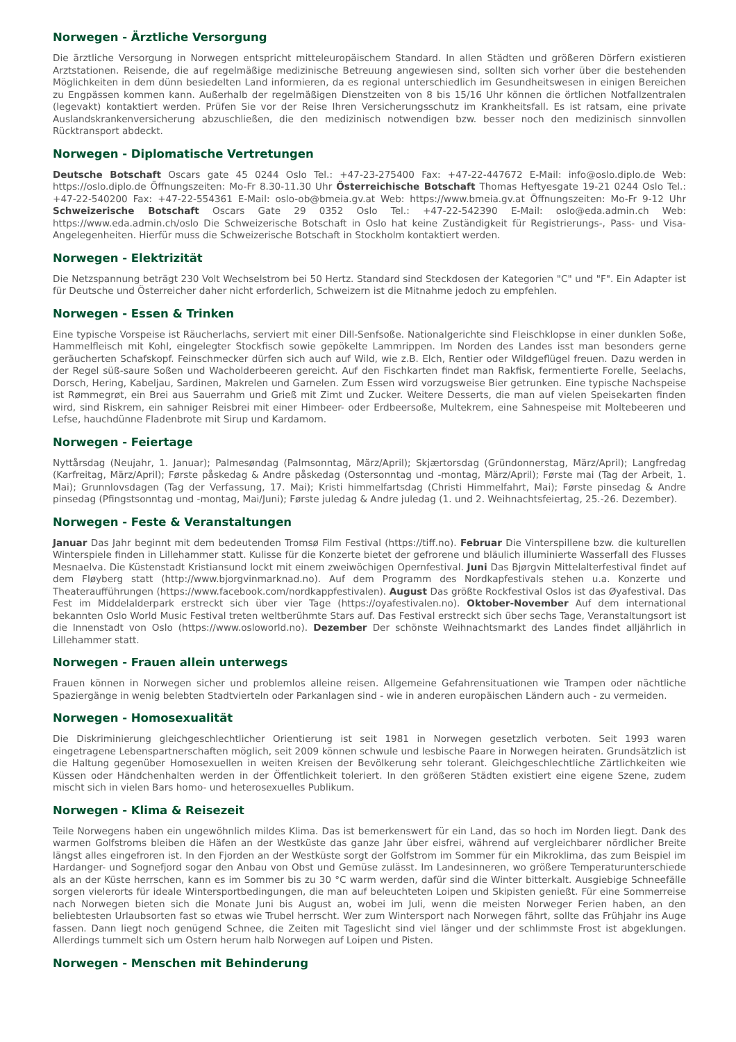Norwegen - Ärztliche Versorgung
Die ärztliche Versorgung in Norwegen entspricht mitteleuropäischem Standard. In allen Städten und größeren Dörfern existieren Arztstationen. Reisende, die auf regelmäßige medizinische Betreuung angewiesen sind, sollten sich vorher über die bestehenden Möglichkeiten in dem dünn besiedelten Land informieren, da es regional unterschiedlich im Gesundheitswesen in einigen Bereichen zu Engpässen kommen kann. Außerhalb der regelmäßigen Dienstzeiten von 8 bis 15/16 Uhr können die örtlichen Notfallzentralen (legevakt) kontaktiert werden. Prüfen Sie vor der Reise Ihren Versicherungsschutz im Krankheitsfall. Es ist ratsam, eine private Auslandskrankenversicherung abzuschließen, die den medizinisch notwendigen bzw. besser noch den medizinisch sinnvollen Rücktransport abdeckt.
Norwegen - Diplomatische Vertretungen
Deutsche Botschaft Oscars gate 45 0244 Oslo Tel.: +47-23-275400 Fax: +47-22-447672 E-Mail: info@oslo.diplo.de Web: https://oslo.diplo.de Öffnungszeiten: Mo-Fr 8.30-11.30 Uhr Österreichische Botschaft Thomas Heftyesgate 19-21 0244 Oslo Tel.: +47-22-540200 Fax: +47-22-554361 E-Mail: oslo-ob@bmeia.gv.at Web: https://www.bmeia.gv.at Öffnungszeiten: Mo-Fr 9-12 Uhr Schweizerische Botschaft Oscars Gate 29 0352 Oslo Tel.: +47-22-542390 E-Mail: oslo@eda.admin.ch Web: https://www.eda.admin.ch/oslo Die Schweizerische Botschaft in Oslo hat keine Zuständigkeit für Registrierungs-, Pass- und Visa-Angelegenheiten. Hierfür muss die Schweizerische Botschaft in Stockholm kontaktiert werden.
Norwegen - Elektrizität
Die Netzspannung beträgt 230 Volt Wechselstrom bei 50 Hertz. Standard sind Steckdosen der Kategorien "C" und "F". Ein Adapter ist für Deutsche und Österreicher daher nicht erforderlich, Schweizern ist die Mitnahme jedoch zu empfehlen.
Norwegen - Essen & Trinken
Eine typische Vorspeise ist Räucherlachs, serviert mit einer Dill-Senfsoße. Nationalgerichte sind Fleischklopse in einer dunklen Soße, Hammelfleisch mit Kohl, eingelegter Stockfisch sowie gepökelte Lammrippen. Im Norden des Landes isst man besonders gerne geräucherten Schafskopf. Feinschmecker dürfen sich auch auf Wild, wie z.B. Elch, Rentier oder Wildgeflügel freuen. Dazu werden in der Regel süß-saure Soßen und Wacholderbeeren gereicht. Auf den Fischkarten findet man Rakfisk, fermentierte Forelle, Seelachs, Dorsch, Hering, Kabeljau, Sardinen, Makrelen und Garnelen. Zum Essen wird vorzugsweise Bier getrunken. Eine typische Nachspeise ist Rømmegrøt, ein Brei aus Sauerrahm und Grieß mit Zimt und Zucker. Weitere Desserts, die man auf vielen Speisekarten finden wird, sind Riskrem, ein sahniger Reisbrei mit einer Himbeer- oder Erdbeersoße, Multekrem, eine Sahnespeise mit Moltebeeren und Lefse, hauchdünne Fladenbrote mit Sirup und Kardamom.
Norwegen - Feiertage
Nyttårsdag (Neujahr, 1. Januar); Palmesøndag (Palmsonntag, März/April); Skjærtorsdag (Gründonnerstag, März/April); Langfredag (Karfreitag, März/April); Første påskedag & Andre påskedag (Ostersonntag und -montag, März/April); Første mai (Tag der Arbeit, 1. Mai); Grunnlovsdagen (Tag der Verfassung, 17. Mai); Kristi himmelfartsdag (Christi Himmelfahrt, Mai); Første pinsedag & Andre pinsedag (Pfingstsonntag und -montag, Mai/Juni); Første juledag & Andre juledag (1. und 2. Weihnachtsfeiertag, 25.-26. Dezember).
Norwegen - Feste & Veranstaltungen
Januar Das Jahr beginnt mit dem bedeutenden Tromsø Film Festival (https://tiff.no). Februar Die Vinterspillene bzw. die kulturellen Winterspiele finden in Lillehammer statt. Kulisse für die Konzerte bietet der gefrorene und bläulich illuminierte Wasserfall des Flusses Mesnaelva. Die Küstenstadt Kristiansund lockt mit einem zweiwöchigen Opernfestival. Juni Das Bjørgvin Mittelalterfestival findet auf dem Fløyberg statt (http://www.bjorgvinmarknad.no). Auf dem Programm des Nordkapfestivals stehen u.a. Konzerte und Theateraufführungen (https://www.facebook.com/nordkappfestivalen). August Das größte Rockfestival Oslos ist das Øyafestival. Das Fest im Middelalderpark erstreckt sich über vier Tage (https://oyafestivalen.no). Oktober-November Auf dem international bekannten Oslo World Music Festival treten weltberühmte Stars auf. Das Festival erstreckt sich über sechs Tage, Veranstaltungsort ist die Innenstadt von Oslo (https://www.osloworld.no). Dezember Der schönste Weihnachtsmarkt des Landes findet alljährlich in Lillehammer statt.
Norwegen - Frauen allein unterwegs
Frauen können in Norwegen sicher und problemlos alleine reisen. Allgemeine Gefahrensituationen wie Trampen oder nächtliche Spaziergänge in wenig belebten Stadtvierteln oder Parkanlagen sind - wie in anderen europäischen Ländern auch - zu vermeiden.
Norwegen - Homosexualität
Die Diskriminierung gleichgeschlechtlicher Orientierung ist seit 1981 in Norwegen gesetzlich verboten. Seit 1993 waren eingetragene Lebenspartnerschaften möglich, seit 2009 können schwule und lesbische Paare in Norwegen heiraten. Grundsätzlich ist die Haltung gegenüber Homosexuellen in weiten Kreisen der Bevölkerung sehr tolerant. Gleichgeschlechtliche Zärtlichkeiten wie Küssen oder Händchenhalten werden in der Öffentlichkeit toleriert. In den größeren Städten existiert eine eigene Szene, zudem mischt sich in vielen Bars homo- und heterosexuelles Publikum.
Norwegen - Klima & Reisezeit
Teile Norwegens haben ein ungewöhnlich mildes Klima. Das ist bemerkenswert für ein Land, das so hoch im Norden liegt. Dank des warmen Golfstroms bleiben die Häfen an der Westküste das ganze Jahr über eisfrei, während auf vergleichbarer nördlicher Breite längst alles eingefroren ist. In den Fjorden an der Westküste sorgt der Golfstrom im Sommer für ein Mikroklima, das zum Beispiel im Hardanger- und Sognefjord sogar den Anbau von Obst und Gemüse zulässt. Im Landesinneren, wo größere Temperaturunterschiede als an der Küste herrschen, kann es im Sommer bis zu 30 °C warm werden, dafür sind die Winter bitterkalt. Ausgiebige Schneefälle sorgen vielerorts für ideale Wintersportbedingungen, die man auf beleuchteten Loipen und Skipisten genießt. Für eine Sommerreise nach Norwegen bieten sich die Monate Juni bis August an, wobei im Juli, wenn die meisten Norweger Ferien haben, an den beliebtesten Urlaubsorten fast so etwas wie Trubel herrscht. Wer zum Wintersport nach Norwegen fährt, sollte das Frühjahr ins Auge fassen. Dann liegt noch genügend Schnee, die Zeiten mit Tageslicht sind viel länger und der schlimmste Frost ist abgeklungen. Allerdings tummelt sich um Ostern herum halb Norwegen auf Loipen und Pisten.
Norwegen - Menschen mit Behinderung